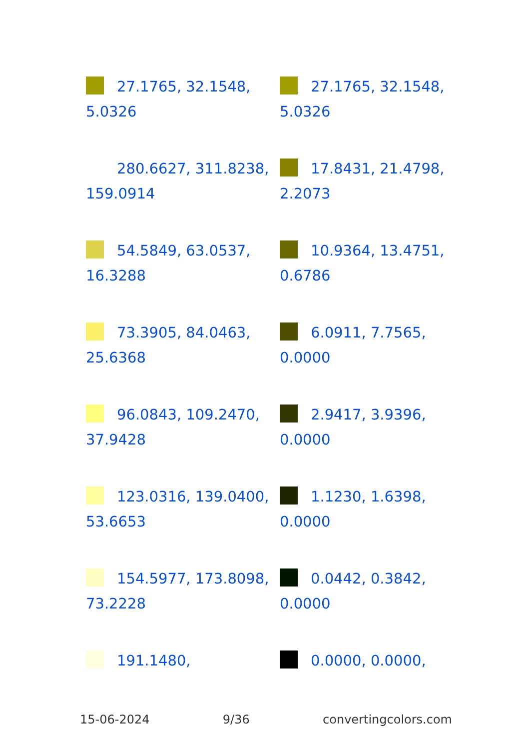27.1765, 32.1548, 5.0326
27.1765, 32.1548, 5.0326
280.6627, 311.8238, 159.0914
17.8431, 21.4798, 2.2073
54.5849, 63.0537, 16.3288
10.9364, 13.4751, 0.6786
73.3905, 84.0463, 25.6368
6.0911, 7.7565, 0.0000
96.0843, 109.2470, 37.9428
2.9417, 3.9396, 0.0000
123.0316, 139.0400, 53.6653
1.1230, 1.6398, 0.0000
154.5977, 173.8098, 73.2228
0.0442, 0.3842, 0.0000
191.1480,
0.0000, 0.0000,
15-06-2024 9/36 convertingcolors.com